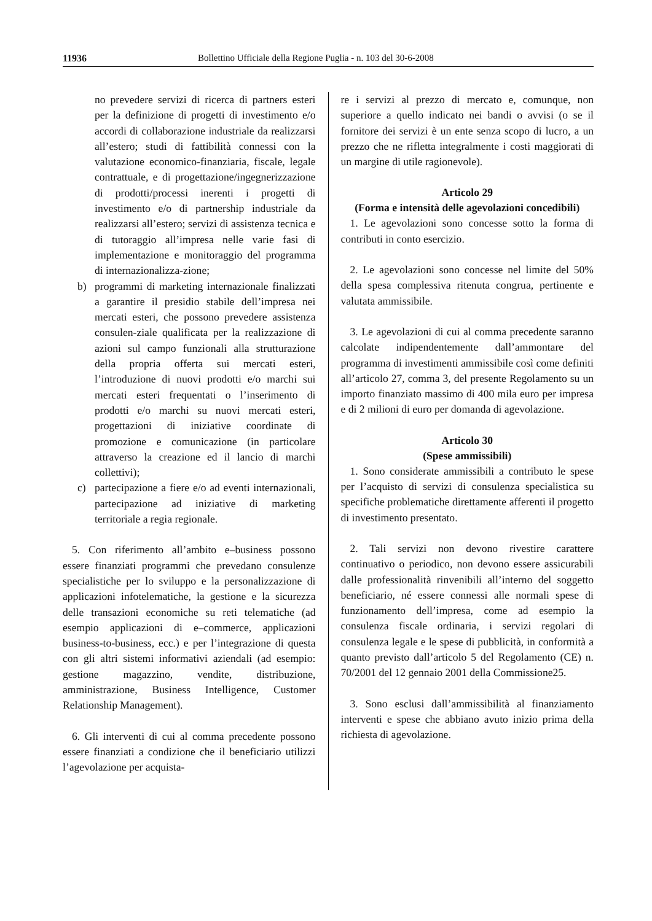11936 Bollettino Ufficiale della Regione Puglia - n. 103 del 30-6-2008
no prevedere servizi di ricerca di partners esteri per la definizione di progetti di investimento e/o accordi di collaborazione industriale da realizzarsi all’estero; studi di fattibilità connessi con la valutazione economico-finanziaria, fiscale, legale contrattuale, e di progettazione/ingegnerizzazione di prodotti/processi inerenti i progetti di investimento e/o di partnership industriale da realizzarsi all’estero; servizi di assistenza tecnica e di tutoraggio all’impresa nelle varie fasi di implementazione e monitoraggio del programma di internazionalizza-zione;
b) programmi di marketing internazionale finalizzati a garantire il presidio stabile dell’impresa nei mercati esteri, che possono prevedere assistenza consulen-ziale qualificata per la realizzazione di azioni sul campo funzionali alla strutturazione della propria offerta sui mercati esteri, l’introduzione di nuovi prodotti e/o marchi sui mercati esteri frequentati o l’inserimento di prodotti e/o marchi su nuovi mercati esteri, progettazioni di iniziative coordinate di promozione e comunicazione (in particolare attraverso la creazione ed il lancio di marchi collettivi);
c) partecipazione a fiere e/o ad eventi internazionali, partecipazione ad iniziative di marketing territoriale a regia regionale.
5. Con riferimento all’ambito e–business possono essere finanziati programmi che prevedano consulenze specialistiche per lo sviluppo e la personalizzazione di applicazioni infotelematiche, la gestione e la sicurezza delle transazioni economiche su reti telematiche (ad esempio applicazioni di e–commerce, applicazioni business-to-business, ecc.) e per l’integrazione di questa con gli altri sistemi informativi aziendali (ad esempio: gestione magazzino, vendite, distribuzione, amministrazione, Business Intelligence, Customer Relationship Management).
6. Gli interventi di cui al comma precedente possono essere finanziati a condizione che il beneficiario utilizzi l’agevolazione per acquista-
re i servizi al prezzo di mercato e, comunque, non superiore a quello indicato nei bandi o avvisi (o se il fornitore dei servizi è un ente senza scopo di lucro, a un prezzo che ne rifletta integralmente i costi maggiorati di un margine di utile ragionevole).
Articolo 29
(Forma e intensità delle agevolazioni concedibili)
1. Le agevolazioni sono concesse sotto la forma di contributi in conto esercizio.
2. Le agevolazioni sono concesse nel limite del 50% della spesa complessiva ritenuta congrua, pertinente e valutata ammissibile.
3. Le agevolazioni di cui al comma precedente saranno calcolate indipendentemente dall’ammontare del programma di investimenti ammissibile così come definiti all’articolo 27, comma 3, del presente Regolamento su un importo finanziato massimo di 400 mila euro per impresa e di 2 milioni di euro per domanda di agevolazione.
Articolo 30
(Spese ammissibili)
1. Sono considerate ammissibili a contributo le spese per l’acquisto di servizi di consulenza specialistica su specifiche problematiche direttamente afferenti il progetto di investimento presentato.
2. Tali servizi non devono rivestire carattere continuativo o periodico, non devono essere assicurabili dalle professionalità rinvenibili all’interno del soggetto beneficiario, né essere connessi alle normali spese di funzionamento dell’impresa, come ad esempio la consulenza fiscale ordinaria, i servizi regolari di consulenza legale e le spese di pubblicità, in conformità a quanto previsto dall’articolo 5 del Regolamento (CE) n. 70/2001 del 12 gennaio 2001 della Commissione25.
3. Sono esclusi dall’ammissibilità al finanziamento interventi e spese che abbiano avuto inizio prima della richiesta di agevolazione.